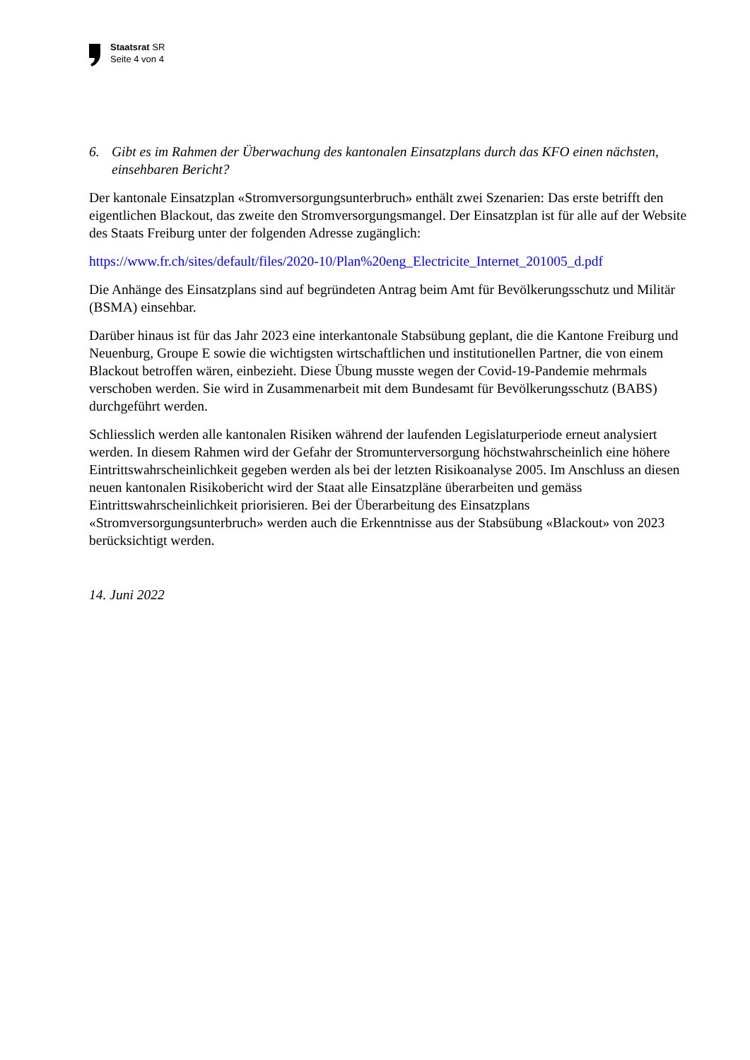Staatsrat SR
Seite 4 von 4
6. Gibt es im Rahmen der Überwachung des kantonalen Einsatzplans durch das KFO einen nächsten, einsehbaren Bericht?
Der kantonale Einsatzplan «Stromversorgungsunterbruch» enthält zwei Szenarien: Das erste betrifft den eigentlichen Blackout, das zweite den Stromversorgungsmangel. Der Einsatzplan ist für alle auf der Website des Staats Freiburg unter der folgenden Adresse zugänglich:
https://www.fr.ch/sites/default/files/2020-10/Plan%20eng_Electricite_Internet_201005_d.pdf
Die Anhänge des Einsatzplans sind auf begründeten Antrag beim Amt für Bevölkerungsschutz und Militär (BSMA) einsehbar.
Darüber hinaus ist für das Jahr 2023 eine interkantonale Stabsübung geplant, die die Kantone Freiburg und Neuenburg, Groupe E sowie die wichtigsten wirtschaftlichen und institutionellen Partner, die von einem Blackout betroffen wären, einbezieht. Diese Übung musste wegen der Covid-19-Pandemie mehrmals verschoben werden. Sie wird in Zusammenarbeit mit dem Bundesamt für Bevölkerungsschutz (BABS) durchgeführt werden.
Schliesslich werden alle kantonalen Risiken während der laufenden Legislaturperiode erneut analysiert werden. In diesem Rahmen wird der Gefahr der Stromunterversorgung höchstwahrscheinlich eine höhere Eintrittswahrscheinlichkeit gegeben werden als bei der letzten Risikoanalyse 2005. Im Anschluss an diesen neuen kantonalen Risikobericht wird der Staat alle Einsatzpläne überarbeiten und gemäss Eintrittswahrscheinlichkeit priorisieren. Bei der Überarbeitung des Einsatzplans «Stromversorgungsunterbruch» werden auch die Erkenntnisse aus der Stabsübung «Blackout» von 2023 berücksichtigt werden.
14. Juni 2022